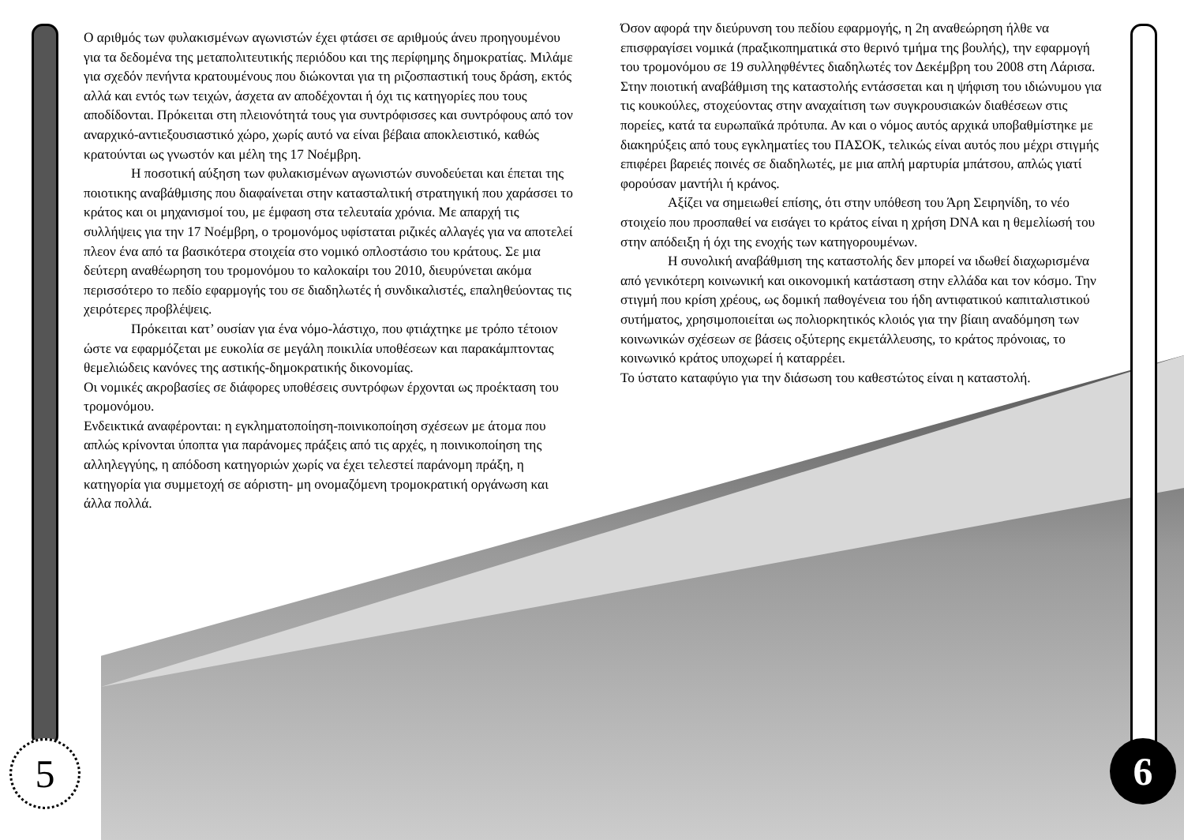5 6
Ο αριθμός των φυλακισμένων αγωνιστών έχει φτάσει σε αριθμούς άνευ προηγουμένου για τα δεδομένα της μεταπολιτευτικής περιόδου και της περίφημης δημοκρατίας. Μιλάμε για σχεδόν πενήντα κρατουμένους που διώκονται για τη ριζοσπαστική τους δράση, εκτός αλλά και εντός των τειχών, άσχετα αν αποδέχονται ή όχι τις κατηγορίες που τους αποδίδονται. Πρόκειται στη πλειονότητά τους για συντρόφισσες και συντρόφους από τον αναρχικό-αντιεξουσιαστικό χώρο, χωρίς αυτό να είναι βέβαια αποκλειστικό, καθώς κρατούνται ως γνωστόν και μέλη της 17 Νοέμβρη.
Η ποσοτική αύξηση των φυλακισμένων αγωνιστών συνοδεύεται και έπεται της ποιοτικης αναβάθμισης που διαφαίνεται στην κατασταλτική στρατηγική που χαράσσει το κράτος και οι μηχανισμοί του, με έμφαση στα τελευταία χρόνια. Με απαρχή τις συλλήψεις για την 17 Νοέμβρη, ο τρομονόμος υφίσταται ριζικές αλλαγές για να αποτελεί πλεον ένα από τα βασικότερα στοιχεία στο νομικό οπλοστάσιο του κράτους. Σε μια δεύτερη αναθέωρηση του τρομονόμου το καλοκαίρι του 2010, διευρύνεται ακόμα περισσότερο το πεδίο εφαρμογής του σε διαδηλωτές ή συνδικαλιστές, επαληθεύοντας τις χειρότερες προβλέψεις.
Πρόκειται κατ’ ουσίαν για ένα νόμο-λάστιχο, που φτιάχτηκε με τρόπο τέτοιον ώστε να εφαρμόζεται με ευκολία σε μεγάλη ποικιλία υποθέσεων και παρακάμπτοντας θεμελιώδεις κανόνες της αστικής-δημοκρατικής δικονομίας.
Οι νομικές ακροβασίες σε διάφορες υποθέσεις συντρόφων έρχονται ως προέκταση του τρομονόμου.
Ενδεικτικά αναφέρονται: η εγκληματοποίηση-ποινικοποίηση σχέσεων με άτομα που απλώς κρίνονται ύποπτα για παράνομες πράξεις από τις αρχές, η ποινικοποίηση της αλληλεγγύης, η απόδοση κατηγοριών χωρίς να έχει τελεστεί παράνομη πράξη, η κατηγορία για συμμετοχή σε αόριστη- μη ονομαζόμενη τρομοκρατική οργάνωση και άλλα πολλά.
Όσον αφορά την διεύρυνση του πεδίου εφαρμογής, η 2η αναθεώρηση ήλθε να επισφραγίσει νομικά (πραξικοπηματικά στο θερινό τμήμα της βουλής), την εφαρμογή του τρομονόμου σε 19 συλληφθέντες διαδηλωτές τον Δεκέμβρη του 2008 στη Λάρισα.
Στην ποιοτική αναβάθμιση της καταστολής εντάσσεται και η ψήφιση του ιδιώνυμου για τις κουκούλες, στοχεύοντας στην αναχαίτιση των συγκρουσιακών διαθέσεων στις πορείες, κατά τα ευρωπαϊκά πρότυπα. Αν και ο νόμος αυτός αρχικά υποβαθμίστηκε με διακηρύξεις από τους εγκληματίες του ΠΑΣΟΚ, τελικώς είναι αυτός που μέχρι στιγμής επιφέρει βαρειές ποινές σε διαδηλωτές, με μια απλή μαρτυρία μπάτσου, απλώς γιατί φορούσαν μαντήλι ή κράνος.
Αξίζει να σημειωθεί επίσης, ότι στην υπόθεση του Άρη Σειρηνίδη, το νέο στοιχείο που προσπαθεί να εισάγει το κράτος είναι η χρήση DNA και η θεμελίωσή του στην απόδειξη ή όχι της ενοχής των κατηγορουμένων.
Η συνολική αναβάθμιση της καταστολής δεν μπορεί να ιδωθεί διαχωρισμένα από γενικότερη κοινωνική και οικονομική κατάσταση στην ελλάδα και τον κόσμο. Την στιγμή που κρίση χρέους, ως δομική παθογένεια του ήδη αντιφατικού καπιταλιστικού συτήματος, χρησιμοποιείται ως πολιορκητικός κλοιός για την βίαιη αναδόμηση των κοινωνικών σχέσεων σε βάσεις οξύτερης εκμετάλλευσης, το κράτος πρόνοιας, το κοινωνικό κράτος υποχωρεί ή καταρρέει.
Το ύστατο καταφύγιο για την διάσωση του καθεστώτος είναι η καταστολή.